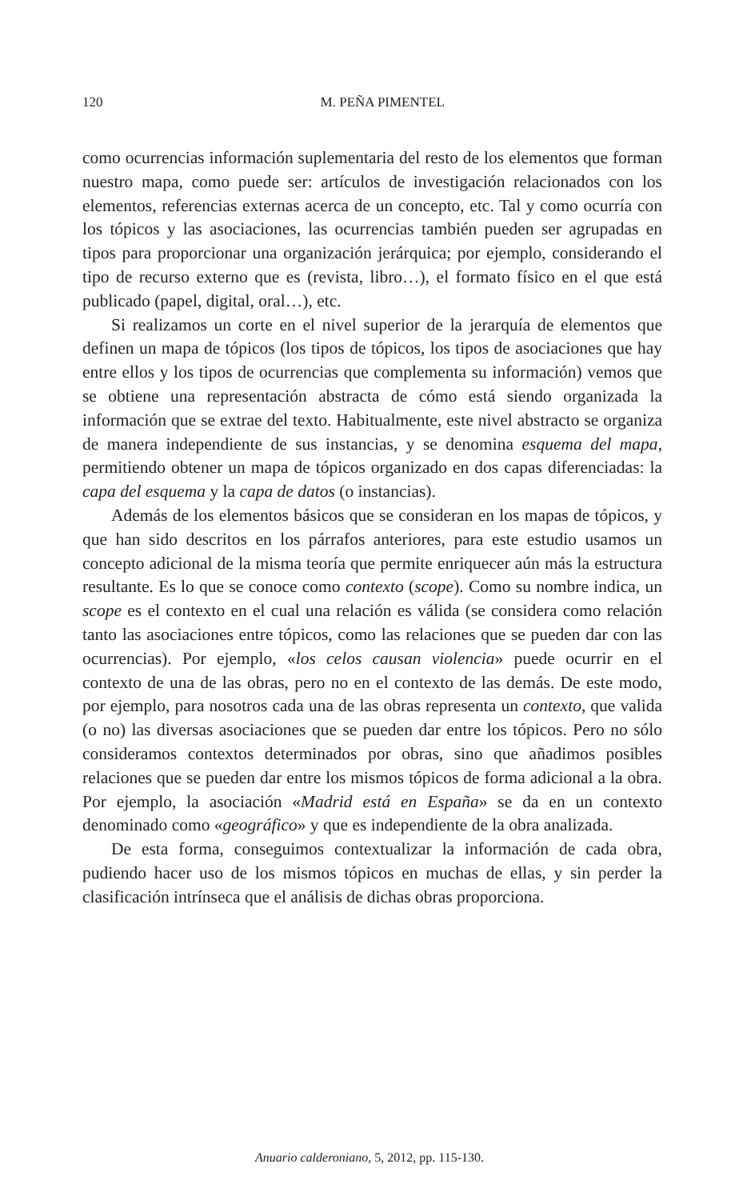120
M. PEÑA PIMENTEL
como ocurrencias información suplementaria del resto de los elementos que forman nuestro mapa, como puede ser: artículos de investigación relacionados con los elementos, referencias externas acerca de un concepto, etc. Tal y como ocurría con los tópicos y las asociaciones, las ocurrencias también pueden ser agrupadas en tipos para proporcionar una organización jerárquica; por ejemplo, considerando el tipo de recurso externo que es (revista, libro…), el formato físico en el que está publicado (papel, digital, oral…), etc.
Si realizamos un corte en el nivel superior de la jerarquía de elementos que definen un mapa de tópicos (los tipos de tópicos, los tipos de asociaciones que hay entre ellos y los tipos de ocurrencias que complementa su información) vemos que se obtiene una representación abstracta de cómo está siendo organizada la información que se extrae del texto. Habitualmente, este nivel abstracto se organiza de manera independiente de sus instancias, y se denomina esquema del mapa, permitiendo obtener un mapa de tópicos organizado en dos capas diferenciadas: la capa del esquema y la capa de datos (o instancias).
Además de los elementos básicos que se consideran en los mapas de tópicos, y que han sido descritos en los párrafos anteriores, para este estudio usamos un concepto adicional de la misma teoría que permite enriquecer aún más la estructura resultante. Es lo que se conoce como contexto (scope). Como su nombre indica, un scope es el contexto en el cual una relación es válida (se considera como relación tanto las asociaciones entre tópicos, como las relaciones que se pueden dar con las ocurrencias). Por ejemplo, «los celos causan violencia» puede ocurrir en el contexto de una de las obras, pero no en el contexto de las demás. De este modo, por ejemplo, para nosotros cada una de las obras representa un contexto, que valida (o no) las diversas asociaciones que se pueden dar entre los tópicos. Pero no sólo consideramos contextos determinados por obras, sino que añadimos posibles relaciones que se pueden dar entre los mismos tópicos de forma adicional a la obra. Por ejemplo, la asociación «Madrid está en España» se da en un contexto denominado como «geográfico» y que es independiente de la obra analizada.
De esta forma, conseguimos contextualizar la información de cada obra, pudiendo hacer uso de los mismos tópicos en muchas de ellas, y sin perder la clasificación intrínseca que el análisis de dichas obras proporciona.
Anuario calderoniano, 5, 2012, pp. 115-130.